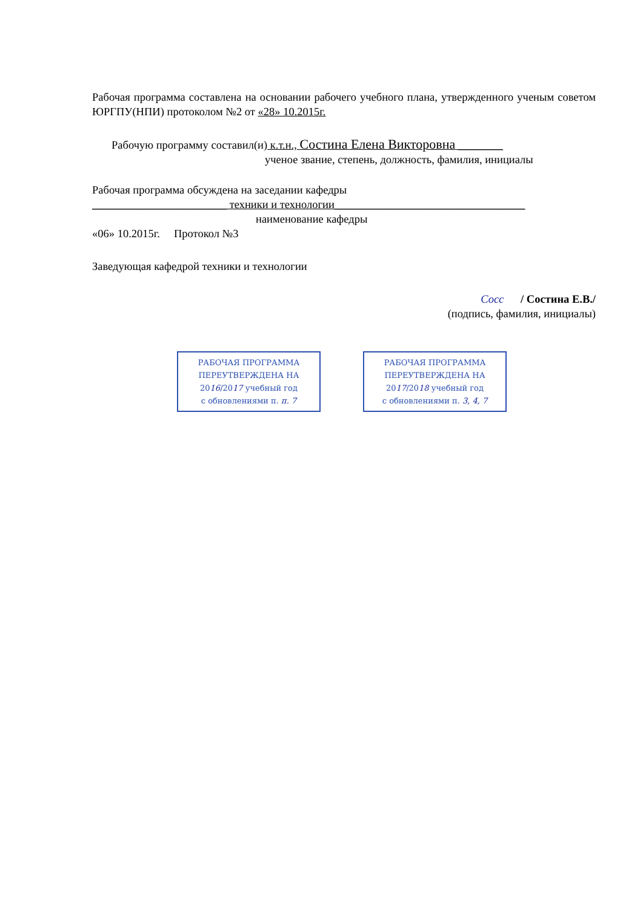Рабочая программа составлена на основании рабочего учебного плана, утвержденного ученым советом ЮРГПУ(НПИ) протоколом №2 от «28» 10.2015г.
Рабочую программу составил(и) к.т.н., Состина Елена Викторовна ________
ученое звание, степень, должность, фамилия, инициалы
Рабочая программа обсуждена на заседании кафедры
________________________ техники и технологии__________________________________
наименование кафедры
«06» 10.2015г. Протокол №3
Заведующая кафедрой техники и технологии
Сосс / Состина Е.В./
(подпись, фамилия, инициалы)
РАБОЧАЯ ПРОГРАММА
ПЕРЕУТВЕРЖДЕНА НА
2016/2017 учебный год
с обновлениями п. п. 7
РАБОЧАЯ ПРОГРАММА
ПЕРЕУТВЕРЖДЕНА НА
2017/2018 учебный год
с обновлениями п. 3, 4, 7